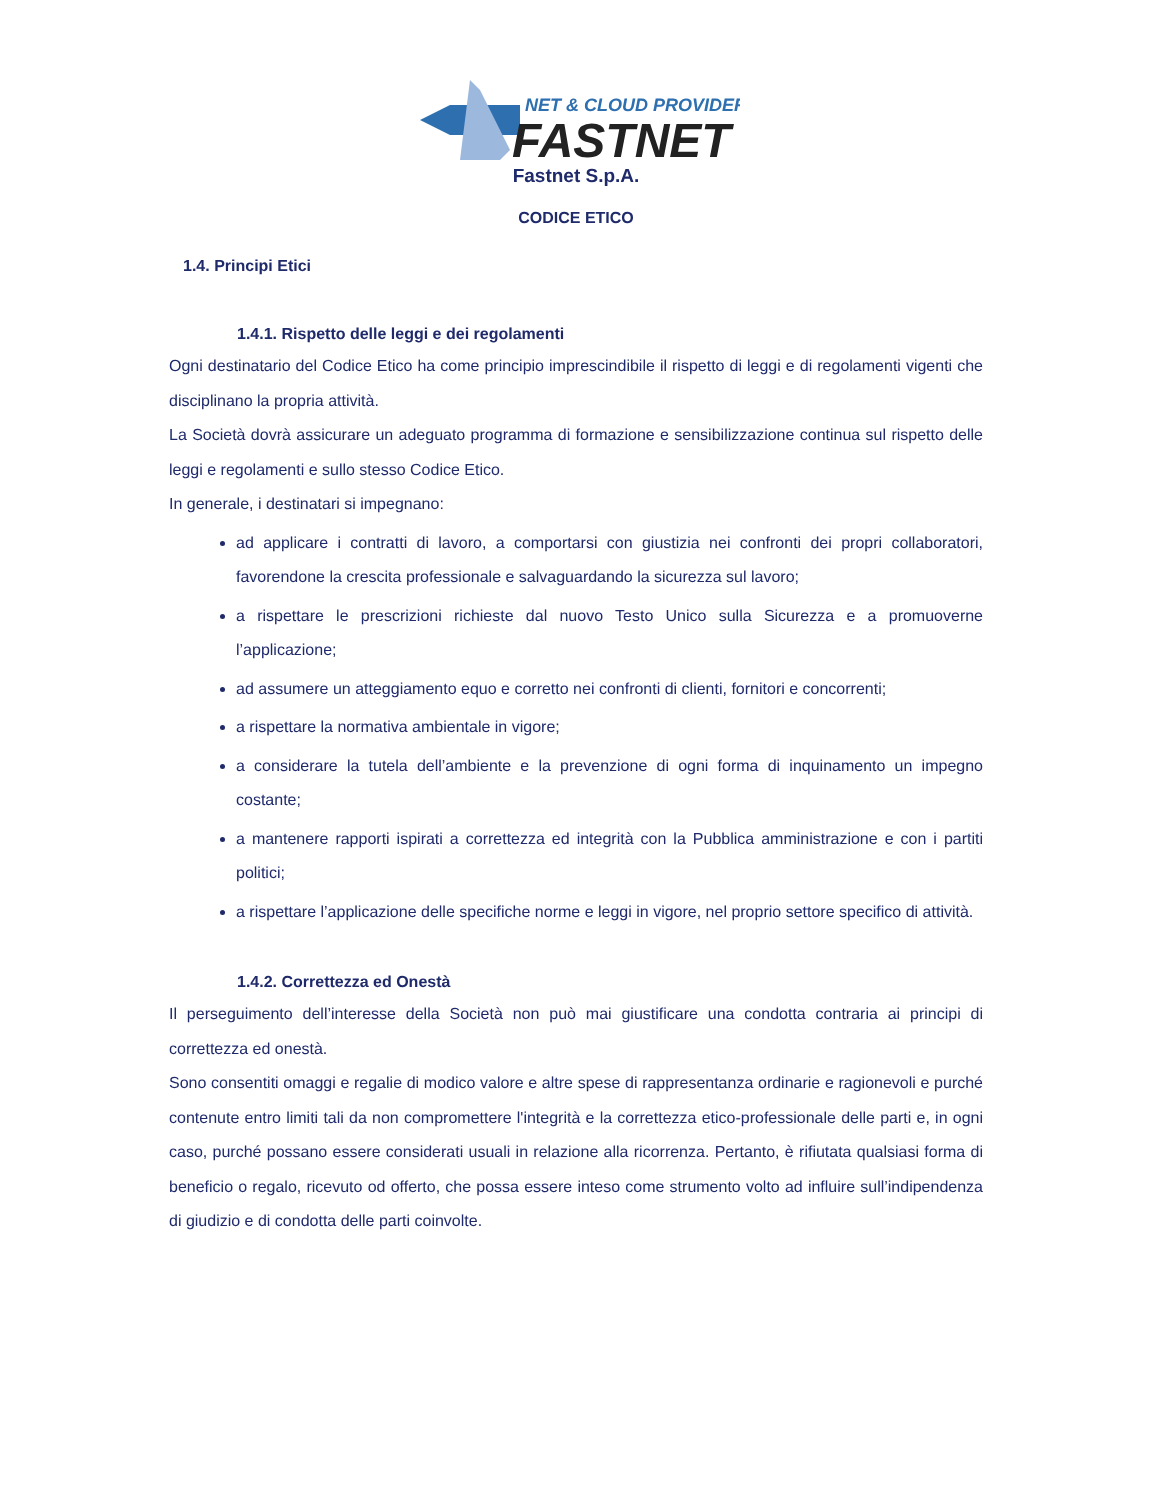NET & CLOUD PROVIDER
FASTNET
Fastnet S.p.A.
CODICE ETICO
1.4. Principi Etici
1.4.1. Rispetto delle leggi e dei regolamenti
Ogni destinatario del Codice Etico ha come principio imprescindibile il rispetto di leggi e di regolamenti vigenti che disciplinano la propria attività.
La Società dovrà assicurare un adeguato programma di formazione e sensibilizzazione continua sul rispetto delle leggi e regolamenti e sullo stesso Codice Etico.
In generale, i destinatari si impegnano:
ad applicare i contratti di lavoro, a comportarsi con giustizia nei confronti dei propri collaboratori, favorendone la crescita professionale e salvaguardando la sicurezza sul lavoro;
a rispettare le prescrizioni richieste dal nuovo Testo Unico sulla Sicurezza e a promuoverne l’applicazione;
ad assumere un atteggiamento equo e corretto nei confronti di clienti, fornitori e concorrenti;
a rispettare la normativa ambientale in vigore;
a considerare la tutela dell’ambiente e la prevenzione di ogni forma di inquinamento un impegno costante;
a mantenere rapporti ispirati a correttezza ed integrità con la Pubblica amministrazione e con i partiti politici;
a rispettare l’applicazione delle specifiche norme e leggi in vigore, nel proprio settore specifico di attività.
1.4.2. Correttezza ed Onestà
Il perseguimento dell’interesse della Società non può mai giustificare una condotta contraria ai principi di correttezza ed onestà.
Sono consentiti omaggi e regalie di modico valore e altre spese di rappresentanza ordinarie e ragionevoli e purché contenute entro limiti tali da non compromettere l'integrità e la correttezza etico-professionale delle parti e, in ogni caso, purché possano essere considerati usuali in relazione alla ricorrenza. Pertanto, è rifiutata qualsiasi forma di beneficio o regalo, ricevuto od offerto, che possa essere inteso come strumento volto ad influire sull’indipendenza di giudizio e di condotta delle parti coinvolte.